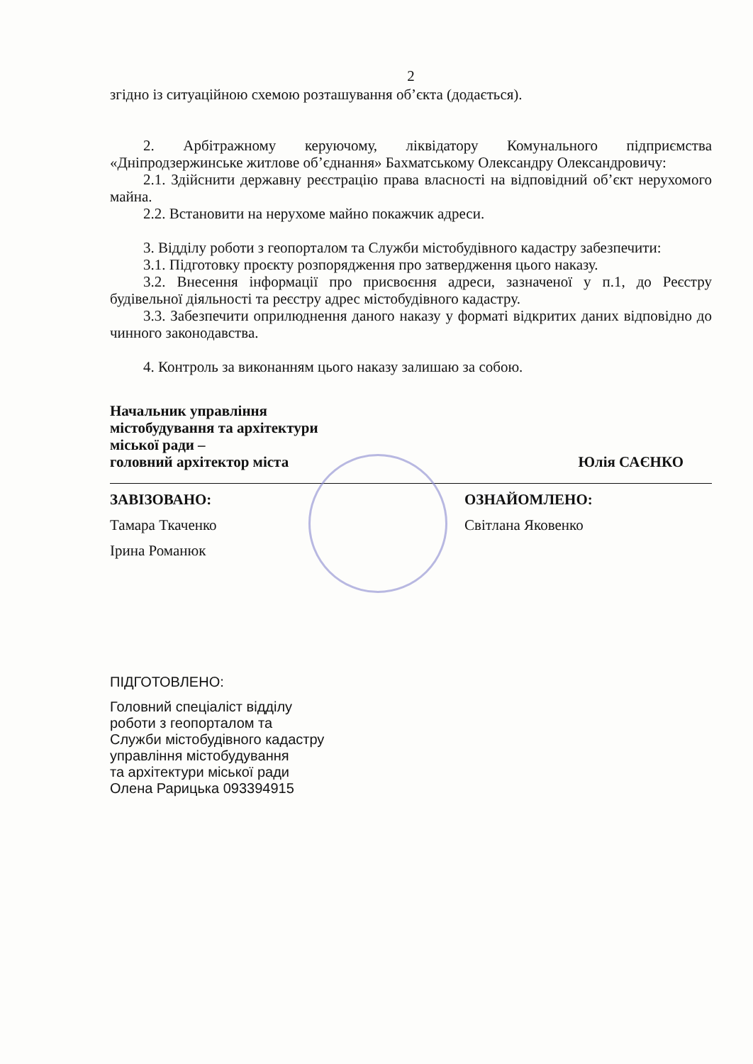2
згідно із ситуаційною схемою розташування об’єкта (додається).
2. Арбітражному керуючому, ліквідатору Комунального підприємства «Дніпродзержинське житлове об’єднання» Бахматському Олександру Олександровичу:
2.1. Здійснити державну реєстрацію права власності на відповідний об’єкт нерухомого майна.
2.2. Встановити на нерухоме майно покажчик адреси.
3. Відділу роботи з геопорталом та Служби містобудівного кадастру забезпечити:
3.1. Підготовку проєкту розпорядження про затвердження цього наказу.
3.2. Внесення інформації про присвоєння адреси, зазначеної у п.1, до Реєстру будівельної діяльності та реєстру адрес містобудівного кадастру.
3.3. Забезпечити оприлюднення даного наказу у форматі відкритих даних відповідно до чинного законодавства.
4. Контроль за виконанням цього наказу залишаю за собою.
Начальник управління
містобудування та архітектури
міської ради –
головний архітектор міста
Юлія САЄНКО
ЗАВІЗОВАНО:
Тамара Ткаченко
Ірина Романюк
ОЗНАЙОМЛЕНО:
Світлана Яковенко
ПІДГОТОВЛЕНО:
Головний спеціаліст відділу
роботи з геопорталом та
Служби містобудівного кадастру
управління містобудування
та архітектури міської ради
Олена Рарицька 093394915